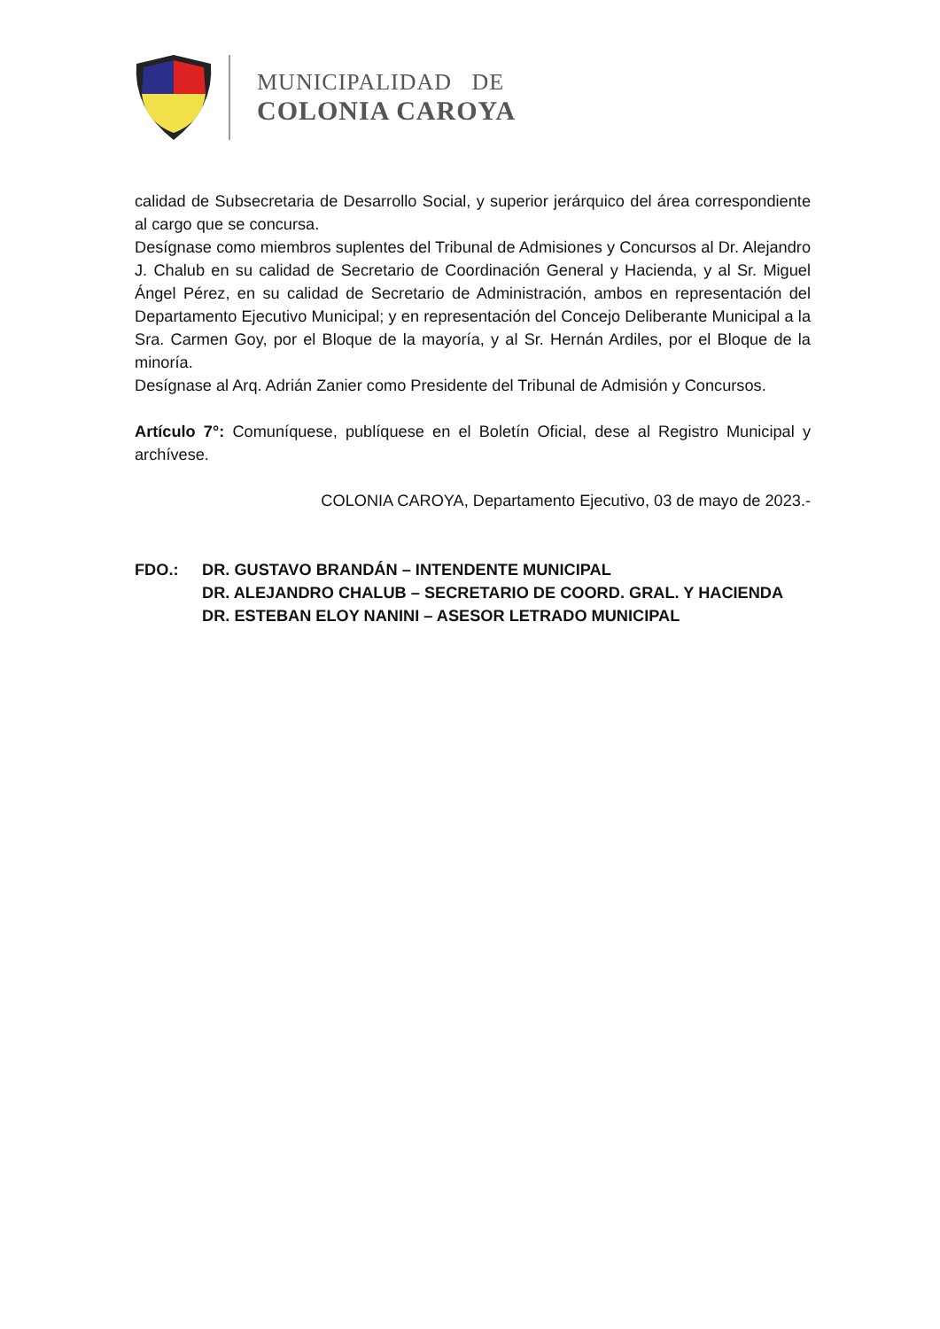MUNICIPALIDAD DE
COLONIA CAROYA
calidad de Subsecretaria de Desarrollo Social, y superior jerárquico del área correspondiente al cargo que se concursa.
Desígnase como miembros suplentes del Tribunal de Admisiones y Concursos al Dr. Alejandro J. Chalub en su calidad de Secretario de Coordinación General y Hacienda, y al Sr. Miguel Ángel Pérez, en su calidad de Secretario de Administración, ambos en representación del Departamento Ejecutivo Municipal; y en representación del Concejo Deliberante Municipal a la Sra. Carmen Goy, por el Bloque de la mayoría, y al Sr. Hernán Ardiles, por el Bloque de la minoría.
Desígnase al Arq. Adrián Zanier como Presidente del Tribunal de Admisión y Concursos.
Artículo 7°: Comuníquese, publíquese en el Boletín Oficial, dese al Registro Municipal y archívese.
COLONIA CAROYA, Departamento Ejecutivo, 03 de mayo de 2023.-
FDO.: DR. GUSTAVO BRANDÁN – INTENDENTE MUNICIPAL
DR. ALEJANDRO CHALUB – SECRETARIO DE COORD. GRAL. Y HACIENDA
DR. ESTEBAN ELOY NANINI – ASESOR LETRADO MUNICIPAL